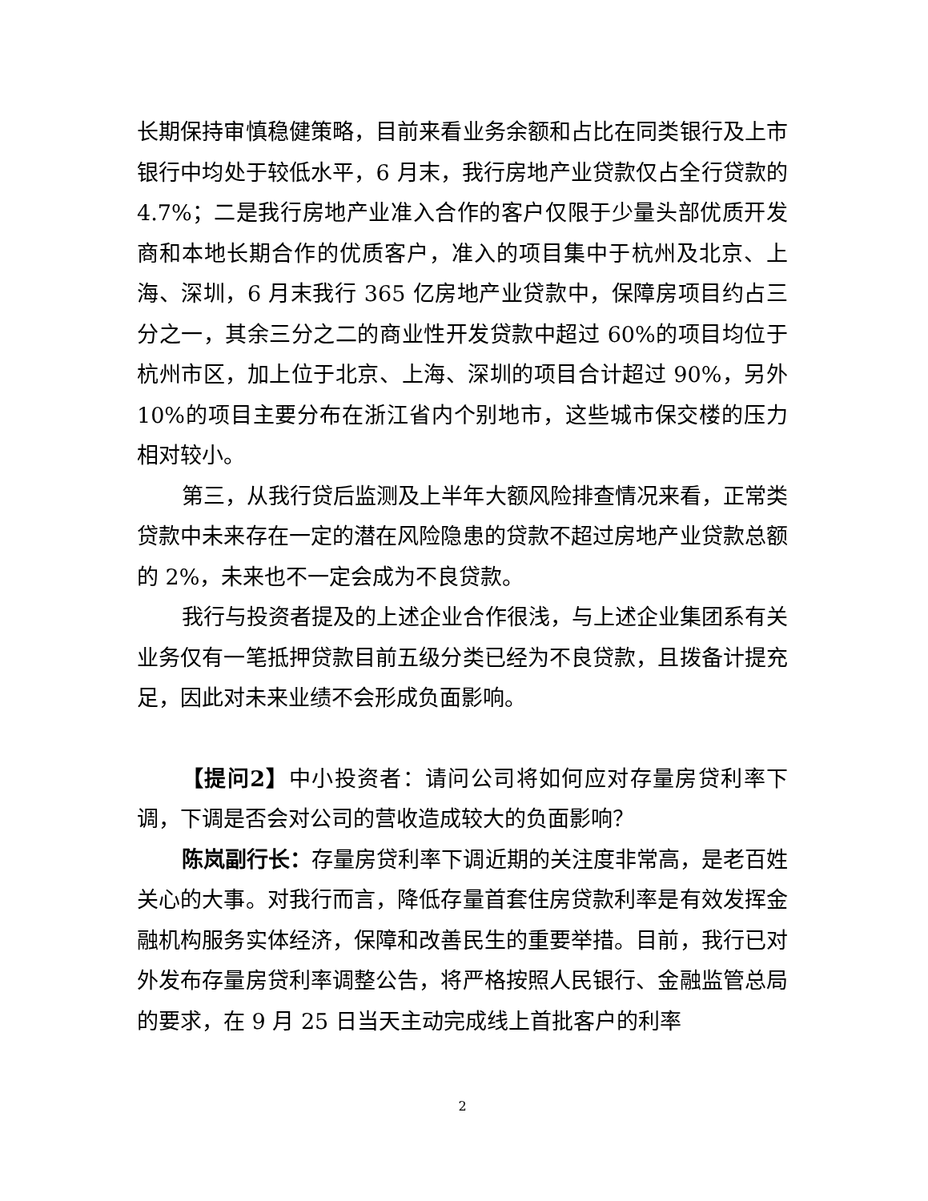长期保持审慎稳健策略，目前来看业务余额和占比在同类银行及上市银行中均处于较低水平，6 月末，我行房地产业贷款仅占全行贷款的 4.7%；二是我行房地产业准入合作的客户仅限于少量头部优质开发商和本地长期合作的优质客户，准入的项目集中于杭州及北京、上海、深圳，6 月末我行 365 亿房地产业贷款中，保障房项目约占三分之一，其余三分之二的商业性开发贷款中超过 60%的项目均位于杭州市区，加上位于北京、上海、深圳的项目合计超过 90%，另外 10%的项目主要分布在浙江省内个别地市，这些城市保交楼的压力相对较小。
第三，从我行贷后监测及上半年大额风险排查情况来看，正常类贷款中未来存在一定的潜在风险隐患的贷款不超过房地产业贷款总额的 2%，未来也不一定会成为不良贷款。
我行与投资者提及的上述企业合作很浅，与上述企业集团系有关业务仅有一笔抵押贷款目前五级分类已经为不良贷款，且拨备计提充足，因此对未来业绩不会形成负面影响。
【提问2】中小投资者：请问公司将如何应对存量房贷利率下调，下调是否会对公司的营收造成较大的负面影响？
陈岚副行长：存量房贷利率下调近期的关注度非常高，是老百姓关心的大事。对我行而言，降低存量首套住房贷款利率是有效发挥金融机构服务实体经济，保障和改善民生的重要举措。目前，我行已对外发布存量房贷利率调整公告，将严格按照人民银行、金融监管总局的要求，在 9 月 25 日当天主动完成线上首批客户的利率
2